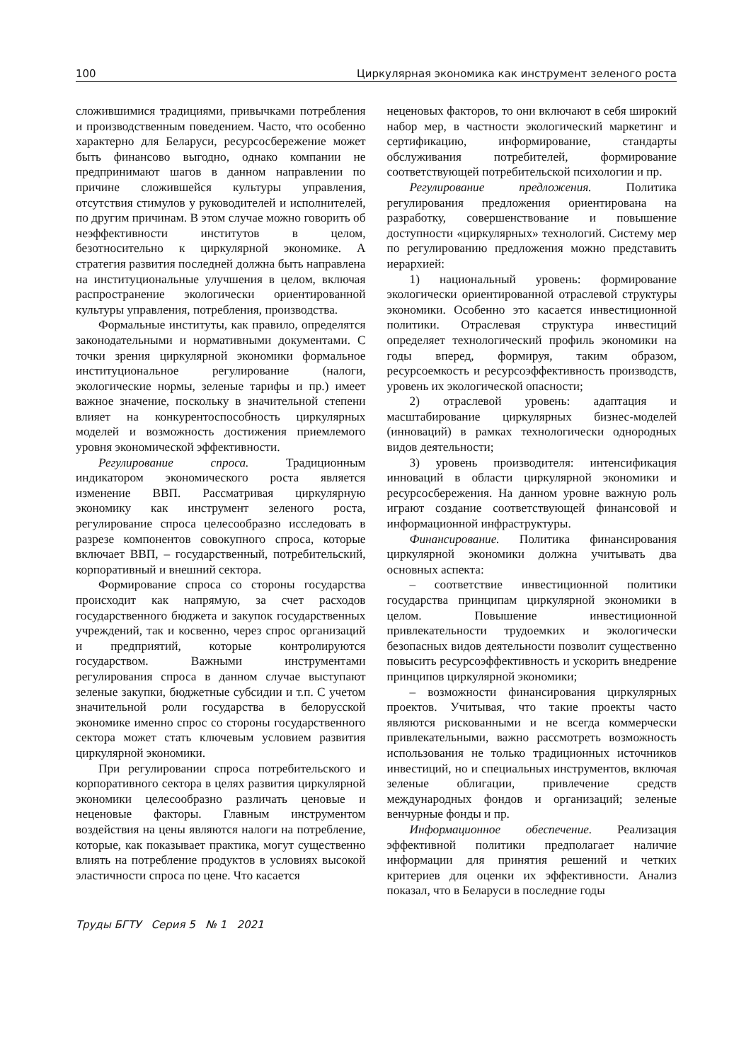100 Циркулярная экономика как инструмент зеленого роста
сложившимися традициями, привычками потребления и производственным поведением. Часто, что особенно характерно для Беларуси, ресурсосбережение может быть финансово выгодно, однако компании не предпринимают шагов в данном направлении по причине сложившейся культуры управления, отсутствия стимулов у руководителей и исполнителей, по другим причинам. В этом случае можно говорить об неэффективности институтов в целом, безотносительно к циркулярной экономике. А стратегия развития последней должна быть направлена на институциональные улучшения в целом, включая распространение экологически ориентированной культуры управления, потребления, производства.
Формальные институты, как правило, определятся законодательными и нормативными документами. С точки зрения циркулярной экономики формальное институциональное регулирование (налоги, экологические нормы, зеленые тарифы и пр.) имеет важное значение, поскольку в значительной степени влияет на конкурентоспособность циркулярных моделей и возможность достижения приемлемого уровня экономической эффективности.
Регулирование спроса. Традиционным индикатором экономического роста является изменение ВВП. Рассматривая циркулярную экономику как инструмент зеленого роста, регулирование спроса целесообразно исследовать в разрезе компонентов совокупного спроса, которые включает ВВП, – государственный, потребительский, корпоративный и внешний сектора.
Формирование спроса со стороны государства происходит как напрямую, за счет расходов государственного бюджета и закупок государственных учреждений, так и косвенно, через спрос организаций и предприятий, которые контролируются государством. Важными инструментами регулирования спроса в данном случае выступают зеленые закупки, бюджетные субсидии и т.п. С учетом значительной роли государства в белорусской экономике именно спрос со стороны государственного сектора может стать ключевым условием развития циркулярной экономики.
При регулировании спроса потребительского и корпоративного сектора в целях развития циркулярной экономики целесообразно различать ценовые и неценовые факторы. Главным инструментом воздействия на цены являются налоги на потребление, которые, как показывает практика, могут существенно влиять на потребление продуктов в условиях высокой эластичности спроса по цене. Что касается
неценовых факторов, то они включают в себя широкий набор мер, в частности экологический маркетинг и сертификацию, информирование, стандарты обслуживания потребителей, формирование соответствующей потребительской психологии и пр.
Регулирование предложения. Политика регулирования предложения ориентирована на разработку, совершенствование и повышение доступности «циркулярных» технологий. Систему мер по регулированию предложения можно представить иерархией:
1) национальный уровень: формирование экологически ориентированной отраслевой структуры экономики. Особенно это касается инвестиционной политики. Отраслевая структура инвестиций определяет технологический профиль экономики на годы вперед, формируя, таким образом, ресурсоемкость и ресурсоэффективность производств, уровень их экологической опасности;
2) отраслевой уровень: адаптация и масштабирование циркулярных бизнес-моделей (инноваций) в рамках технологически однородных видов деятельности;
3) уровень производителя: интенсификация инноваций в области циркулярной экономики и ресурсосбережения. На данном уровне важную роль играют создание соответствующей финансовой и информационной инфраструктуры.
Финансирование. Политика финансирования циркулярной экономики должна учитывать два основных аспекта:
– соответствие инвестиционной политики государства принципам циркулярной экономики в целом. Повышение инвестиционной привлекательности трудоемких и экологически безопасных видов деятельности позволит существенно повысить ресурсоэффективность и ускорить внедрение принципов циркулярной экономики;
– возможности финансирования циркулярных проектов. Учитывая, что такие проекты часто являются рискованными и не всегда коммерчески привлекательными, важно рассмотреть возможность использования не только традиционных источников инвестиций, но и специальных инструментов, включая зеленые облигации, привлечение средств международных фондов и организаций; зеленые венчурные фонды и пр.
Информационное обеспечение. Реализация эффективной политики предполагает наличие информации для принятия решений и четких критериев для оценки их эффективности. Анализ показал, что в Беларуси в последние годы
Труды БГТУ Серия 5 № 1 2021